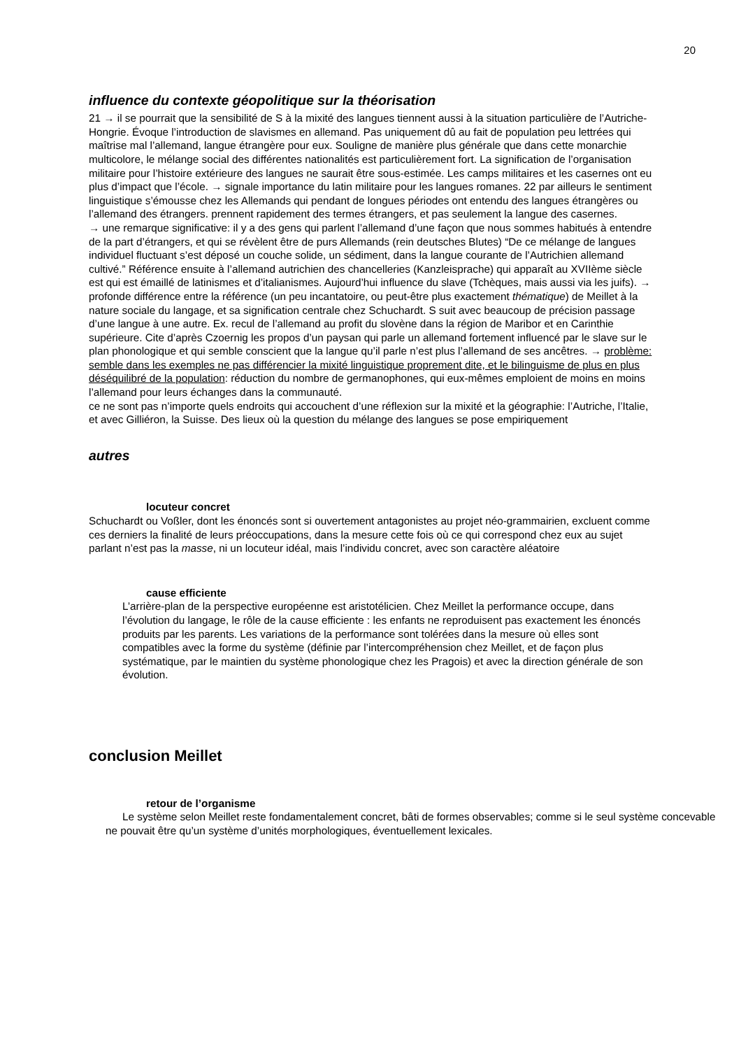20
influence du contexte géopolitique sur la théorisation
21 → il se pourrait que la sensibilité de S à la mixité des langues tiennent aussi à la situation particulière de l’Autriche-Hongrie. Évoque l’introduction de slavismes en allemand. Pas uniquement dû au fait de population peu lettrées qui maîtrise mal l’allemand, langue étrangère pour eux. Souligne de manière plus générale que dans cette monarchie multicolore, le mélange social des différentes nationalités est particulièrement fort. La signification de l’organisation militaire pour l’histoire extérieure des langues ne saurait être sous-estimée. Les camps militaires et les casernes ont eu plus d’impact que l’école. → signale importance du latin militaire pour les langues romanes. 22 par ailleurs le sentiment linguistique s’émousse chez les Allemands qui pendant de longues périodes ont entendu des langues étrangères ou l’allemand des étrangers. prennent rapidement des termes étrangers, et pas seulement la langue des casernes.
→ une remarque significative: il y a des gens qui parlent l’allemand d’une façon que nous sommes habitués à entendre de la part d’étrangers, et qui se révèlent être de purs Allemands (rein deutsches Blutes) “De ce mélange de langues individuel fluctuant s’est déposé un couche solide, un sédiment, dans la langue courante de l’Autrichien allemand cultivé.” Référence ensuite à l’allemand autrichien des chancelleries (Kanzleisprache) qui apparaît au XVIIème siècle est qui est émaillé de latinismes et d’italianismes. Aujourd’hui influence du slave (Tchèques, mais aussi via les juifs). → profonde différence entre la référence (un peu incantatoire, ou peut-être plus exactement thématique) de Meillet à la nature sociale du langage, et sa signification centrale chez Schuchardt. S suit avec beaucoup de précision passage d’une langue à une autre. Ex. recul de l’allemand au profit du slovène dans la région de Maribor et en Carinthie supérieure. Cite d’après Czoernig les propos d’un paysan qui parle un allemand fortement influencé par le slave sur le plan phonologique et qui semble conscient que la langue qu’il parle n’est plus l’allemand de ses ancêtres. → problème: semble dans les exemples ne pas différencier la mixité linguistique proprement dite, et le bilinguisme de plus en plus déséquilibré de la population: réduction du nombre de germanophones, qui eux-mêmes emploient de moins en moins l’allemand pour leurs échanges dans la communauté.
ce ne sont pas n’importe quels endroits qui accouchent d’une réflexion sur la mixité et la géographie: l’Autriche, l’Italie, et avec Gilliéron, la Suisse. Des lieux où la question du mélange des langues se pose empiriquement
autres
locuteur concret
Schuchardt ou Voßler, dont les énoncés sont si ouvertement antagonistes au projet néo-grammairien, excluent comme ces derniers la finalité de leurs préoccupations, dans la mesure cette fois où ce qui correspond chez eux au sujet parlant n’est pas la masse, ni un locuteur idéal, mais l’individu concret, avec son caractère aléatoire
cause efficiente
L’arrière-plan de la perspective européenne est aristotélicien. Chez Meillet la performance occupe, dans l’évolution du langage, le rôle de la cause efficiente : les enfants ne reproduisent pas exactement les énoncés produits par les parents. Les variations de la performance sont tolérées dans la mesure où elles sont compatibles avec la forme du système (définie par l’intercompréhension chez Meillet, et de façon plus systématique, par le maintien du système phonologique chez les Pragois) et avec la direction générale de son évolution.
conclusion Meillet
retour de l’organisme
Le système selon Meillet reste fondamentalement concret, bâti de formes observables; comme si le seul système concevable ne pouvait être qu’un système d’unités morphologiques, éventuellement lexicales.